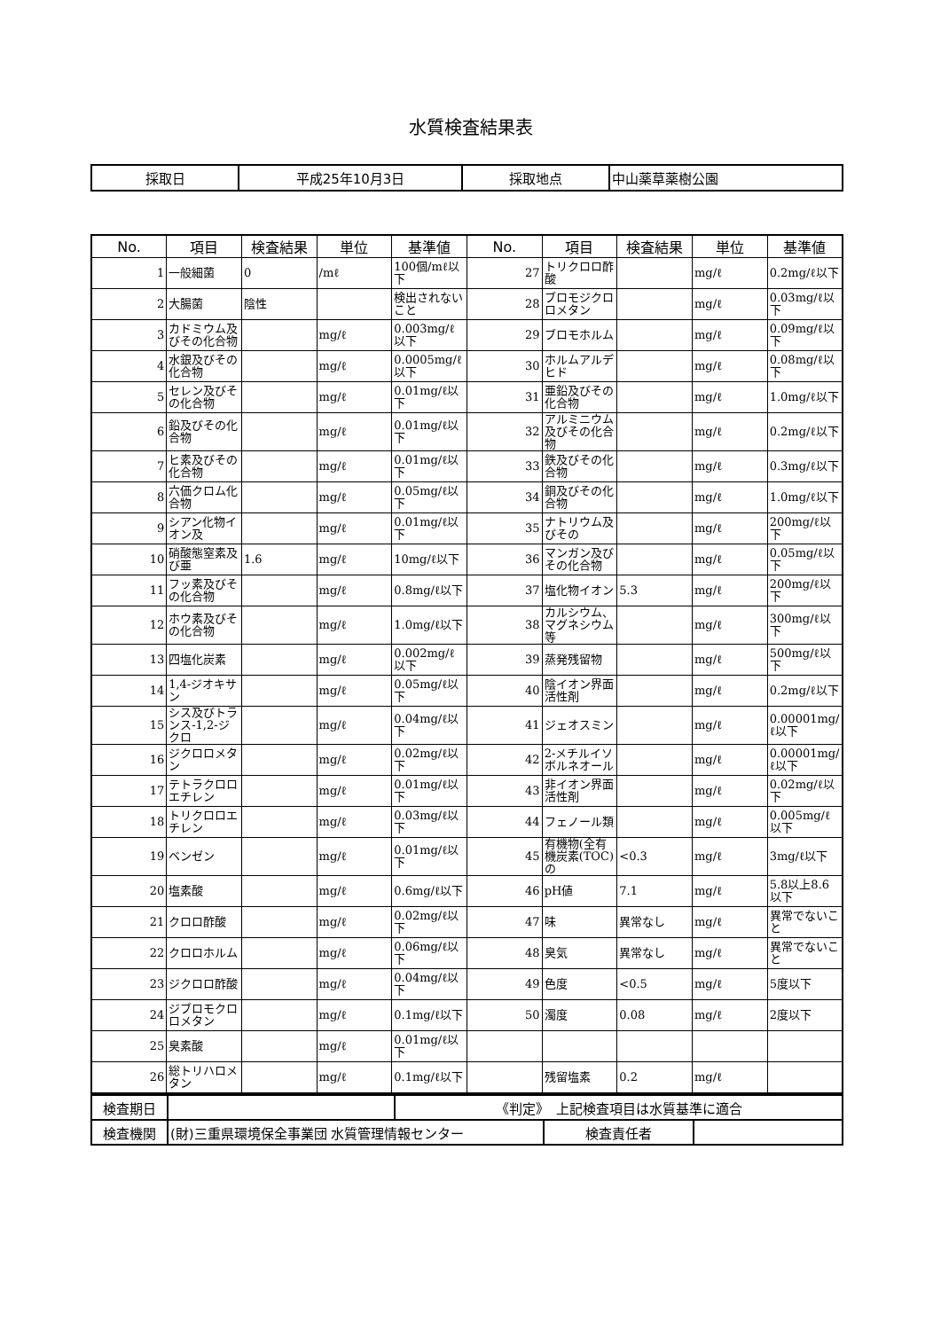水質検査結果表
| 採取日 | 平成25年10月3日 | 採取地点 | 中山薬草薬樹公園 |
| No. | 項目 | 検査結果 | 単位 | 基準値 | No. | 項目 | 検査結果 | 単位 | 基準値 |
| --- | --- | --- | --- | --- | --- | --- | --- | --- | --- |
| 1 | 一般細菌 | 0 | /mℓ | 100個/mℓ以下 | 27 | トリクロロ酢酸 | | mg/ℓ | 0.2mg/ℓ以下 |
| 2 | 大腸菌 | 陰性 | | 検出されないこと | 28 | ブロモジクロロメタン | | mg/ℓ | 0.03mg/ℓ以下 |
| 3 | カドミウム及びその化合物 | | mg/ℓ | 0.003mg/ℓ以下 | 29 | ブロモホルム | | mg/ℓ | 0.09mg/ℓ以下 |
| 4 | 水銀及びその化合物 | | mg/ℓ | 0.0005mg/ℓ以下 | 30 | ホルムアルデヒド | | mg/ℓ | 0.08mg/ℓ以下 |
| 5 | セレン及びその化合物 | | mg/ℓ | 0.01mg/ℓ以下 | 31 | 亜鉛及びその化合物 | | mg/ℓ | 1.0mg/ℓ以下 |
| 6 | 鉛及びその化合物 | | mg/ℓ | 0.01mg/ℓ以下 | 32 | アルミニウム及びその化合物 | | mg/ℓ | 0.2mg/ℓ以下 |
| 7 | ヒ素及びその化合物 | | mg/ℓ | 0.01mg/ℓ以下 | 33 | 鉄及びその化合物 | | mg/ℓ | 0.3mg/ℓ以下 |
| 8 | 六価クロム化合物 | | mg/ℓ | 0.05mg/ℓ以下 | 34 | 銅及びその化合物 | | mg/ℓ | 1.0mg/ℓ以下 |
| 9 | シアン化物イオン及 | | mg/ℓ | 0.01mg/ℓ以下 | 35 | ナトリウム及びその | | mg/ℓ | 200mg/ℓ以下 |
| 10 | 硝酸態窒素及び亜 | 1.6 | mg/ℓ | 10mg/ℓ以下 | 36 | マンガン及びその化合物 | | mg/ℓ | 0.05mg/ℓ以下 |
| 11 | フッ素及びその化合物 | | mg/ℓ | 0.8mg/ℓ以下 | 37 | 塩化物イオン | 5.3 | mg/ℓ | 200mg/ℓ以下 |
| 12 | ホウ素及びその化合物 | | mg/ℓ | 1.0mg/ℓ以下 | 38 | カルシウム、マグネシウム等 | | mg/ℓ | 300mg/ℓ以下 |
| 13 | 四塩化炭素 | | mg/ℓ | 0.002mg/ℓ以下 | 39 | 蒸発残留物 | | mg/ℓ | 500mg/ℓ以下 |
| 14 | 1,4-ジオキサン | | mg/ℓ | 0.05mg/ℓ以下 | 40 | 陰イオン界面活性剤 | | mg/ℓ | 0.2mg/ℓ以下 |
| 15 | シス及びトランス-1,2-ジクロ | | mg/ℓ | 0.04mg/ℓ以下 | 41 | ジェオスミン | | mg/ℓ | 0.00001mg/ℓ以下 |
| 16 | ジクロロメタン | | mg/ℓ | 0.02mg/ℓ以下 | 42 | 2-メチルイソボルネオール | | mg/ℓ | 0.00001mg/ℓ以下 |
| 17 | テトラクロロエチレン | | mg/ℓ | 0.01mg/ℓ以下 | 43 | 非イオン界面活性剤 | | mg/ℓ | 0.02mg/ℓ以下 |
| 18 | トリクロロエチレン | | mg/ℓ | 0.03mg/ℓ以下 | 44 | フェノール類 | | mg/ℓ | 0.005mg/ℓ以下 |
| 19 | ベンゼン | | mg/ℓ | 0.01mg/ℓ以下 | 45 | 有機物(全有機炭素(TOC)の | <0.3 | mg/ℓ | 3mg/ℓ以下 |
| 20 | 塩素酸 | | mg/ℓ | 0.6mg/ℓ以下 | 46 | pH値 | 7.1 | mg/ℓ | 5.8以上8.6以下 |
| 21 | クロロ酢酸 | | mg/ℓ | 0.02mg/ℓ以下 | 47 | 味 | 異常なし | mg/ℓ | 異常でないこと |
| 22 | クロロホルム | | mg/ℓ | 0.06mg/ℓ以下 | 48 | 臭気 | 異常なし | mg/ℓ | 異常でないこと |
| 23 | ジクロロ酢酸 | | mg/ℓ | 0.04mg/ℓ以下 | 49 | 色度 | <0.5 | mg/ℓ | 5度以下 |
| 24 | ジブロモクロロメタン | | mg/ℓ | 0.1mg/ℓ以下 | 50 | 濁度 | 0.08 | mg/ℓ | 2度以下 |
| 25 | 臭素酸 | | mg/ℓ | 0.01mg/ℓ以下 | | | | | |
| 26 | 総トリハロメタン | | mg/ℓ | 0.1mg/ℓ以下 | | 残留塩素 | 0.2 | mg/ℓ | |
| 検査期日 | | 《判定》 上記検査項目は水質基準に適合 | | |
| 検査機関 | (財)三重県環境保全事業団 水質管理情報センター | | 検査責任者 | |